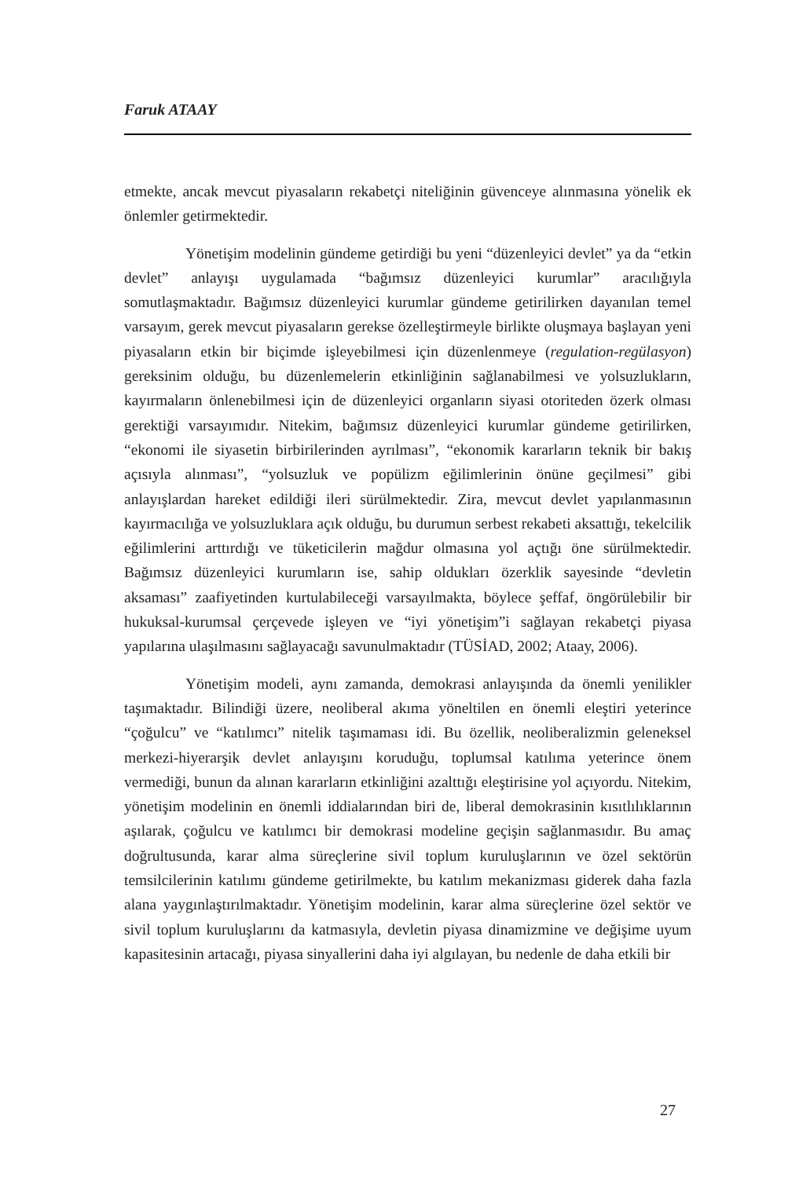Faruk ATAAY
etmekte, ancak mevcut piyasaların rekabetçi niteliğinin güvenceye alınmasına yönelik ek önlemler getirmektedir.
Yönetişim modelinin gündeme getirdiği bu yeni “düzenleyici devlet” ya da “etkin devlet” anlayışı uygulamada “bağımsız düzenleyici kurumlar” aracılığıyla somutlaşmaktadır. Bağımsız düzenleyici kurumlar gündeme getirilirken dayanılan temel varsayım, gerek mevcut piyasaların gerekse özelleştirmeyle birlikte oluşmaya başlayan yeni piyasaların etkin bir biçimde işleyebilmesi için düzenlenmeye (regulation-regülasyon) gereksinim olduğu, bu düzenlemelerin etkinliğinin sağlanabilmesi ve yolsuzlukların, kayırmaların önlenebilmesi için de düzenleyici organların siyasi otoriteden özerk olması gerektiği varsayımıdır. Nitekim, bağımsız düzenleyici kurumlar gündeme getirilirken, “ekonomi ile siyasetin birbirilerinden ayrılması”, “ekonomik kararların teknik bir bakış açısıyla alınması”, “yolsuzluk ve popülizm eğilimlerinin önüne geçilmesi” gibi anlayışlardan hareket edildiği ileri sürülmektedir. Zira, mevcut devlet yapılanmasının kayırmacılığa ve yolsuzluklara açık olduğu, bu durumun serbest rekabeti aksattığı, tekelcilik eğilimlerini arttırdığı ve tüketicilerin mağdur olmasına yol açtığı öne sürülmektedir. Bağımsız düzenleyici kurumların ise, sahip oldukları özerklik sayesinde “devletin aksaması” zaafiyetinden kurtulabileceği varsayılmakta, böylece şeffaf, öngörülebilir bir hukuksal-kurumsal çerçevede işleyen ve “iyi yönetişim”i sağlayan rekabetçi piyasa yapılarına ulaşılmasını sağlayacağı savunulmaktadır (TÜSİAD, 2002; Ataay, 2006).
Yönetişim modeli, aynı zamanda, demokrasi anlayışında da önemli yenilikler taşımaktadır. Bilindiği üzere, neoliberal akıma yöneltilen en önemli eleştiri yeterince “çoğulcu” ve “katılımcı” nitelik taşımaması idi. Bu özellik, neoliberalizmin geleneksel merkezi-hiyerarşik devlet anlayışını koruduğu, toplumsal katılıma yeterince önem vermediği, bunun da alınan kararların etkinliğini azalttığı eleştirisine yol açıyordu. Nitekim, yönetişim modelinin en önemli iddialarından biri de, liberal demokrasinin kısıtlılıklarının aşılarak, çoğulcu ve katılımcı bir demokrasi modeline geçişin sağlanmasıdır. Bu amaç doğrultusunda, karar alma süreçlerine sivil toplum kuruluşlarının ve özel sektörün temsilcilerinin katılımı gündeme getirilmekte, bu katılım mekanizması giderek daha fazla alana yaygınlaştırılmaktadır. Yönetişim modelinin, karar alma süreçlerine özel sektör ve sivil toplum kuruluşlarını da katmasıyla, devletin piyasa dinamizmine ve değişime uyum kapasitesinin artacağı, piyasa sinyallerini daha iyi algılayan, bu nedenle de daha etkili bir
27